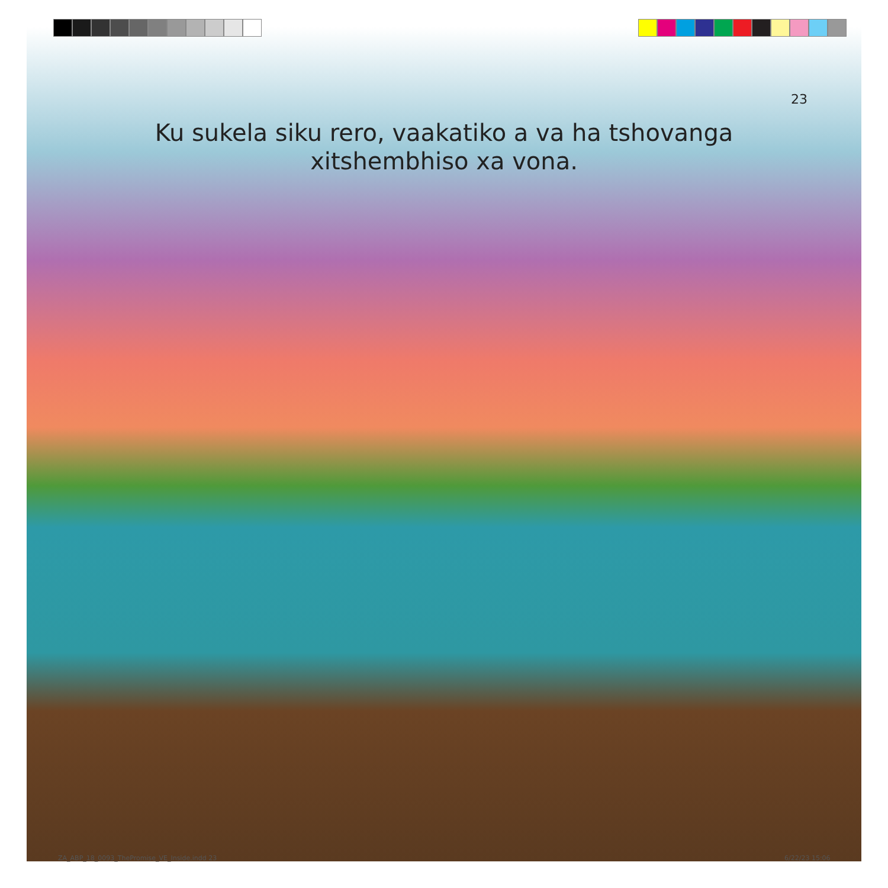23
Ku sukela siku rero, vaakatiko a va ha tshovanga xitshembhiso xa vona.
ZA_ABP_18_0093_ThePromise_VE_Inside.indd 23
6/22/23 15:06